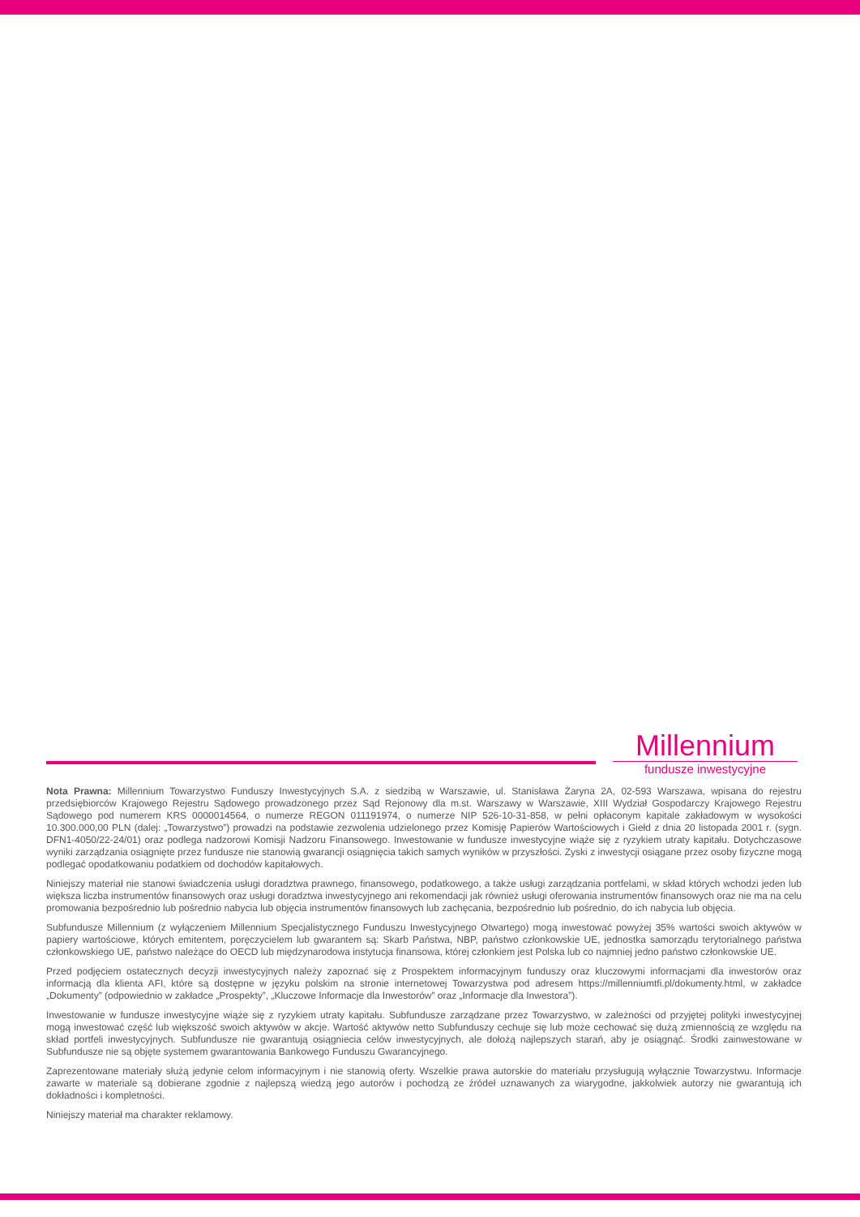Millennium
fundusze inwestycyjne
Nota Prawna: Millennium Towarzystwo Funduszy Inwestycyjnych S.A. z siedzibą w Warszawie, ul. Stanisława Żaryna 2A, 02-593 Warszawa, wpisana do rejestru przedsiębiorców Krajowego Rejestru Sądowego prowadzonego przez Sąd Rejonowy dla m.st. Warszawy w Warszawie, XIII Wydział Gospodarczy Krajowego Rejestru Sądowego pod numerem KRS 0000014564, o numerze REGON 011191974, o numerze NIP 526-10-31-858, w pełni opłaconym kapitale zakładowym w wysokości 10.300.000,00 PLN (dalej: „Towarzystwo”) prowadzi na podstawie zezwolenia udzielonego przez Komisję Papierów Wartościowych i Giełd z dnia 20 listopada 2001 r. (sygn. DFN1-4050/22-24/01) oraz podlega nadzorowi Komisji Nadzoru Finansowego. Inwestowanie w fundusze inwestycyjne wiąże się z ryzykiem utraty kapitału. Dotychczasowe wyniki zarządzania osiągnięte przez fundusze nie stanowią gwarancji osiągnięcia takich samych wyników w przyszłości. Zyski z inwestycji osiągane przez osoby fizyczne mogą podlegać opodatkowaniu podatkiem od dochodów kapitałowych.
Niniejszy materiał nie stanowi świadczenia usługi doradztwa prawnego, finansowego, podatkowego, a także usługi zarządzania portfelami, w skład których wchodzi jeden lub większa liczba instrumentów finansowych oraz usługi doradztwa inwestycyjnego ani rekomendacji jak również usługi oferowania instrumentów finansowych oraz nie ma na celu promowania bezpośrednio lub pośrednio nabycia lub objęcia instrumentów finansowych lub zachęcania, bezpośrednio lub pośrednio, do ich nabycia lub objęcia.
Subfundusze Millennium (z wyłączeniem Millennium Specjalistycznego Funduszu Inwestycyjnego Otwartego) mogą inwestować powyżej 35% wartości swoich aktywów w papiery wartościowe, których emitentem, poręczycielem lub gwarantem są: Skarb Państwa, NBP, państwo członkowskie UE, jednostka samorządu terytorialnego państwa członkowskiego UE, państwo należące do OECD lub międzynarodowa instytucja finansowa, której członkiem jest Polska lub co najmniej jedno państwo członkowskie UE.
Przed podjęciem ostatecznych decyzji inwestycyjnych należy zapoznać się z Prospektem informacyjnym funduszy oraz kluczowymi informacjami dla inwestorów oraz informacją dla klienta AFI, które są dostępne w języku polskim na stronie internetowej Towarzystwa pod adresem https://millenniumtfi.pl/dokumenty.html, w zakładce „Dokumenty” (odpowiednio w zakładce „Prospekty”, „Kluczowe Informacje dla Inwestorów” oraz „Informacje dla Inwestora”).
Inwestowanie w fundusze inwestycyjne wiąże się z ryzykiem utraty kapitału. Subfundusze zarządzane przez Towarzystwo, w zależności od przyjętej polityki inwestycyjnej mogą inwestować część lub większość swoich aktywów w akcje. Wartość aktywów netto Subfunduszy cechuje się lub może cechować się dużą zmiennością ze względu na skład portfeli inwestycyjnych. Subfundusze nie gwarantują osiągniecia celów inwestycyjnych, ale dołożą najlepszych starań, aby je osiągnąć. Środki zainwestowane w Subfundusze nie są objęte systemem gwarantowania Bankowego Funduszu Gwarancyjnego.
Zaprezentowane materiały służą jedynie celom informacyjnym i nie stanowią oferty. Wszelkie prawa autorskie do materiału przysługują wyłącznie Towarzystwu. Informacje zawarte w materiale są dobierane zgodnie z najlepszą wiedzą jego autorów i pochodzą ze źródeł uznawanych za wiarygodne, jakkolwiek autorzy nie gwarantują ich dokładności i kompletności.
Niniejszy materiał ma charakter reklamowy.